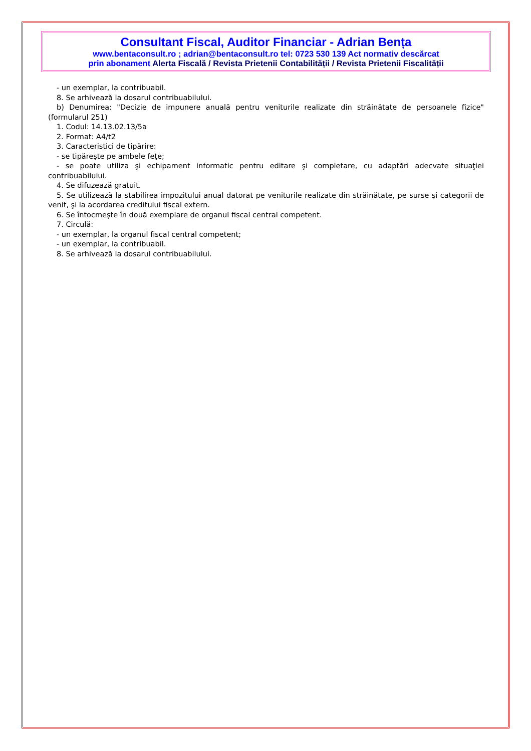Consultant Fiscal, Auditor Financiar - Adrian Bența
www.bentaconsult.ro ; adrian@bentaconsult.ro tel: 0723 530 139 Act normativ descărcat
prin abonament Alerta Fiscală / Revista Prietenii Contabilității / Revista Prietenii Fiscalității
- un exemplar, la contribuabil.
8. Se arhivează la dosarul contribuabilului.
b) Denumirea: "Decizie de impunere anuală pentru veniturile realizate din străinătate de persoanele fizice" (formularul 251)
1. Codul: 14.13.02.13/5a
2. Format: A4/t2
3. Caracteristici de tipărire:
- se tipăreşte pe ambele feţe;
- se poate utiliza şi echipament informatic pentru editare şi completare, cu adaptări adecvate situaţiei contribuabilului.
4. Se difuzează gratuit.
5. Se utilizează la stabilirea impozitului anual datorat pe veniturile realizate din străinătate, pe surse şi categorii de venit, şi la acordarea creditului fiscal extern.
6. Se întocmeşte în două exemplare de organul fiscal central competent.
7. Circulă:
- un exemplar, la organul fiscal central competent;
- un exemplar, la contribuabil.
8. Se arhivează la dosarul contribuabilului.